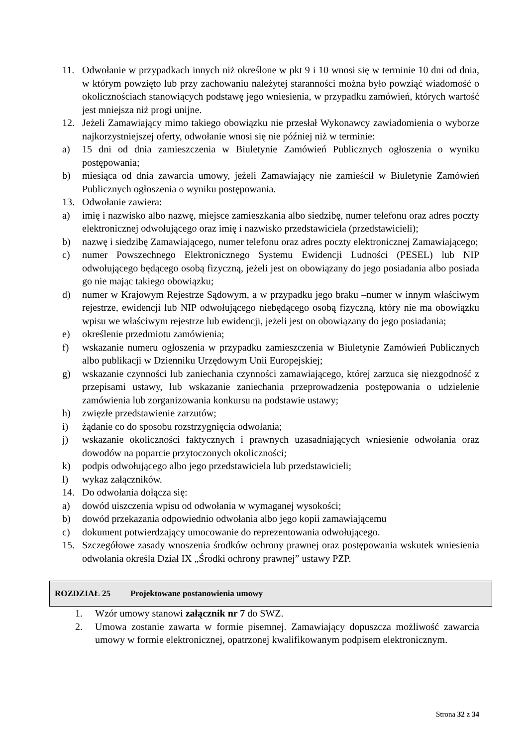11. Odwołanie w przypadkach innych niż określone w pkt 9 i 10 wnosi się w terminie 10 dni od dnia, w którym powzięto lub przy zachowaniu należytej staranności można było powziąć wiadomość o okolicznościach stanowiących podstawę jego wniesienia, w przypadku zamówień, których wartość jest mniejsza niż progi unijne.
12. Jeżeli Zamawiający mimo takiego obowiązku nie przesłał Wykonawcy zawiadomienia o wyborze najkorzystniejszej oferty, odwołanie wnosi się nie później niż w terminie:
a) 15 dni od dnia zamieszczenia w Biuletynie Zamówień Publicznych ogłoszenia o wyniku postępowania;
b) miesiąca od dnia zawarcia umowy, jeżeli Zamawiający nie zamieścił w Biuletynie Zamówień Publicznych ogłoszenia o wyniku postępowania.
13. Odwołanie zawiera:
a) imię i nazwisko albo nazwę, miejsce zamieszkania albo siedzibę, numer telefonu oraz adres poczty elektronicznej odwołującego oraz imię i nazwisko przedstawiciela (przedstawicieli);
b) nazwę i siedzibę Zamawiającego, numer telefonu oraz adres poczty elektronicznej Zamawiającego;
c) numer Powszechnego Elektronicznego Systemu Ewidencji Ludności (PESEL) lub NIP odwołującego będącego osobą fizyczną, jeżeli jest on obowiązany do jego posiadania albo posiada go nie mając takiego obowiązku;
d) numer w Krajowym Rejestrze Sądowym, a w przypadku jego braku –numer w innym właściwym rejestrze, ewidencji lub NIP odwołującego niebędącego osobą fizyczną, który nie ma obowiązku wpisu we właściwym rejestrze lub ewidencji, jeżeli jest on obowiązany do jego posiadania;
e) określenie przedmiotu zamówienia;
f) wskazanie numeru ogłoszenia w przypadku zamieszczenia w Biuletynie Zamówień Publicznych albo publikacji w Dzienniku Urzędowym Unii Europejskiej;
g) wskazanie czynności lub zaniechania czynności zamawiającego, której zarzuca się niezgodność z przepisami ustawy, lub wskazanie zaniechania przeprowadzenia postępowania o udzielenie zamówienia lub zorganizowania konkursu na podstawie ustawy;
h) zwięzłe przedstawienie zarzutów;
i) żądanie co do sposobu rozstrzygnięcia odwołania;
j) wskazanie okoliczności faktycznych i prawnych uzasadniających wniesienie odwołania oraz dowodów na poparcie przytoczonych okoliczności;
k) podpis odwołującego albo jego przedstawiciela lub przedstawicieli;
l) wykaz załączników.
14. Do odwołania dołącza się:
a) dowód uiszczenia wpisu od odwołania w wymaganej wysokości;
b) dowód przekazania odpowiednio odwołania albo jego kopii zamawiającemu
c) dokument potwierdzający umocowanie do reprezentowania odwołującego.
15. Szczegółowe zasady wnoszenia środków ochrony prawnej oraz postępowania wskutek wniesienia odwołania określa Dział IX „Środki ochrony prawnej” ustawy PZP.
ROZDZIAŁ 25 Projektowane postanowienia umowy
1. Wzór umowy stanowi załącznik nr 7 do SWZ.
2. Umowa zostanie zawarta w formie pisemnej. Zamawiający dopuszcza możliwość zawarcia umowy w formie elektronicznej, opatrzonej kwalifikowanym podpisem elektronicznym.
Strona 32 z 34